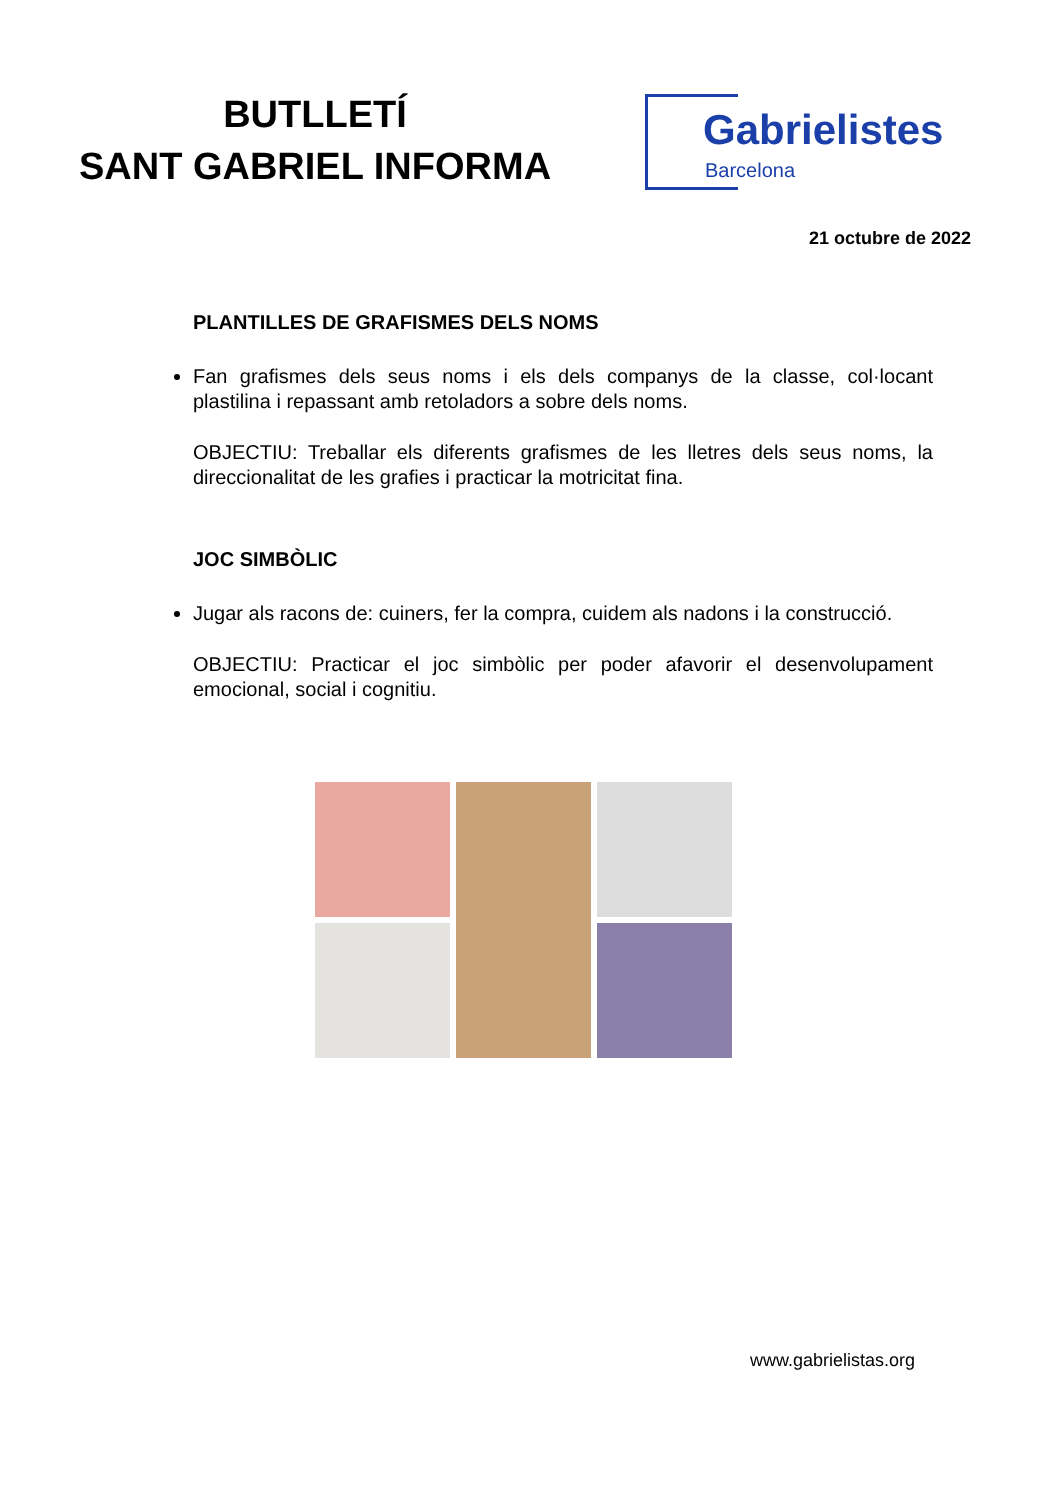BUTLLETÍ
SANT GABRIEL INFORMA
Gabrielistes
Barcelona
21 octubre de 2022
PLANTILLES DE GRAFISMES DELS NOMS
Fan grafismes dels seus noms i els dels companys de la classe, col·locant plastilina i repassant amb retoladors a sobre dels noms.
OBJECTIU: Treballar els diferents grafismes de les lletres dels seus noms, la direccionalitat de les grafies i practicar la motricitat fina.
JOC SIMBÒLIC
Jugar als racons de: cuiners, fer la compra, cuidem als nadons i la construcció.
OBJECTIU: Practicar el joc simbòlic per poder afavorir el desenvolupament emocional, social i cognitiu.
www.gabrielistas.org